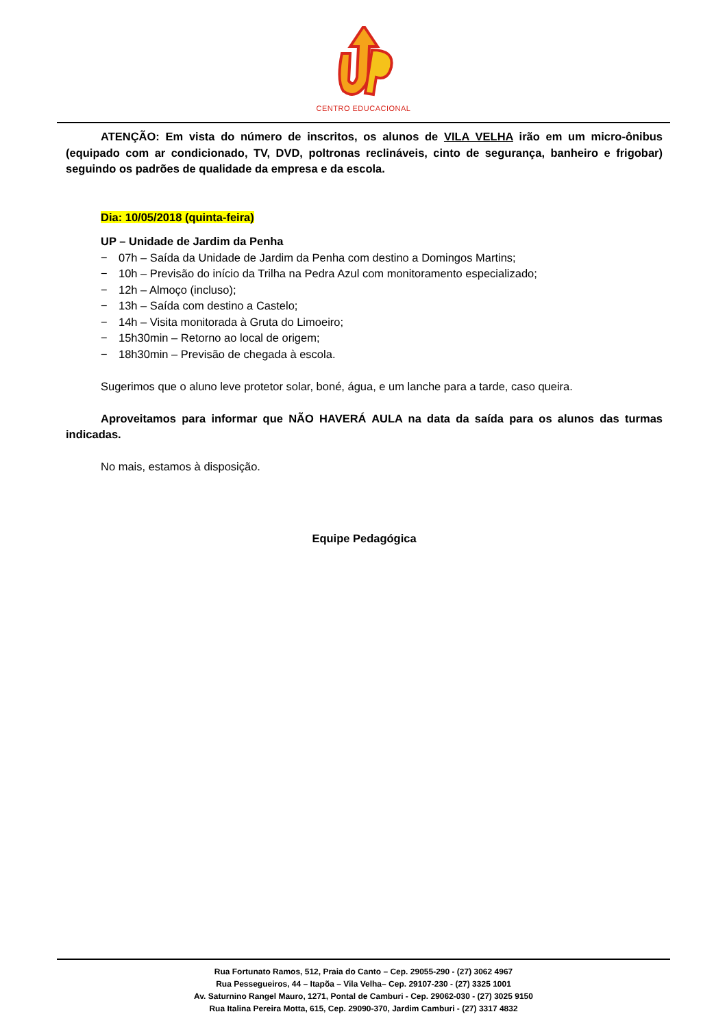CENTRO EDUCACIONAL
ATENÇÃO: Em vista do número de inscritos, os alunos de VILA VELHA irão em um micro-ônibus (equipado com ar condicionado, TV, DVD, poltronas reclináveis, cinto de segurança, banheiro e frigobar) seguindo os padrões de qualidade da empresa e da escola.
Dia: 10/05/2018 (quinta-feira)
UP – Unidade de Jardim da Penha
− 07h – Saída da Unidade de Jardim da Penha com destino a Domingos Martins;
− 10h – Previsão do início da Trilha na Pedra Azul com monitoramento especializado;
− 12h – Almoço (incluso);
− 13h – Saída com destino a Castelo;
− 14h – Visita monitorada à Gruta do Limoeiro;
− 15h30min – Retorno ao local de origem;
− 18h30min – Previsão de chegada à escola.
Sugerimos que o aluno leve protetor solar, boné, água, e um lanche para a tarde, caso queira.
Aproveitamos para informar que NÃO HAVERÁ AULA na data da saída para os alunos das turmas indicadas.
No mais, estamos à disposição.
Equipe Pedagógica
Rua Fortunato Ramos, 512, Praia do Canto – Cep. 29055-290 - (27) 3062 4967
Rua Pessegueiros, 44 – Itapõa – Vila Velha– Cep. 29107-230 - (27) 3325 1001
Av. Saturnino Rangel Mauro, 1271, Pontal de Camburi - Cep. 29062-030 - (27) 3025 9150
Rua Italina Pereira Motta, 615, Cep. 29090-370, Jardim Camburi - (27) 3317 4832